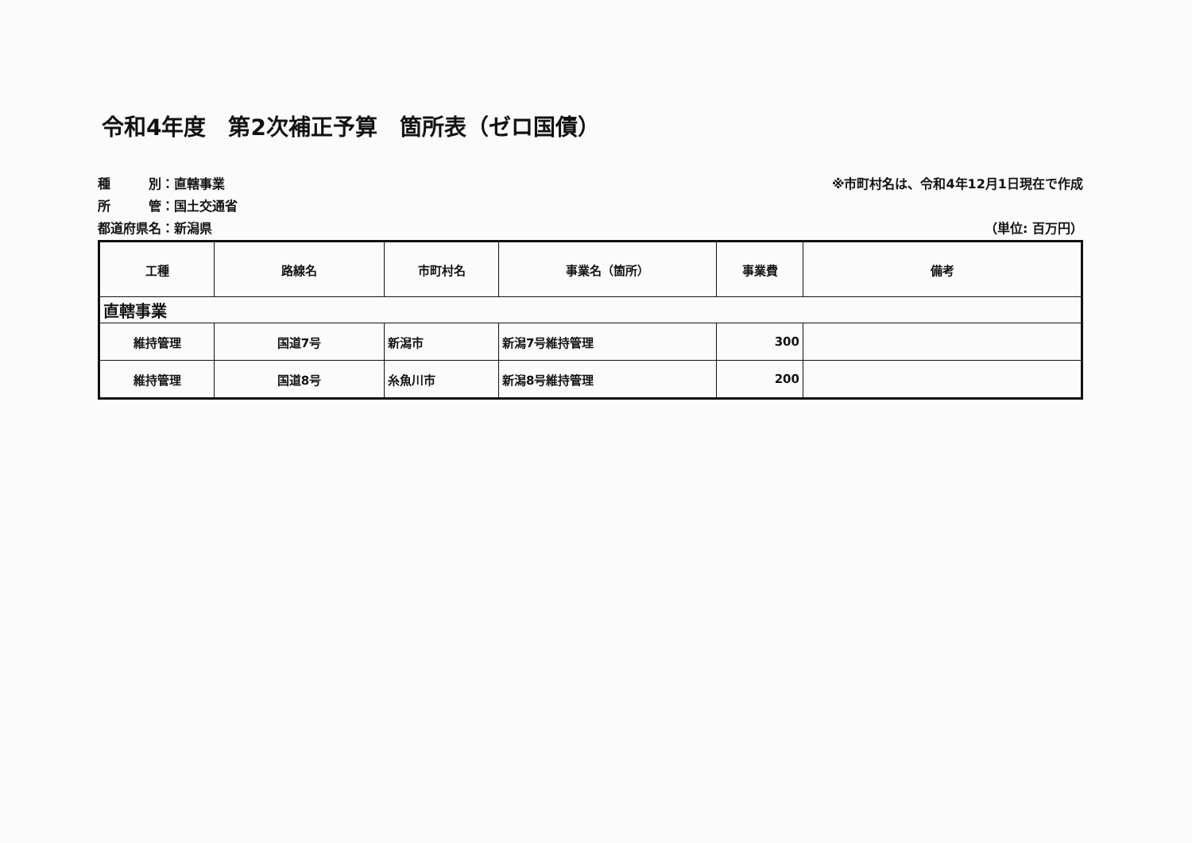令和4年度　第2次補正予算　箇所表（ゼロ国債）
種　　　別：直轄事業
所　　　管：国土交通省
都道府県名：新潟県
※市町村名は、令和4年12月1日現在で作成
（単位: 百万円）
| 工種 | 路線名 | 市町村名 | 事業名（箇所） | 事業費 | 備考 |
| --- | --- | --- | --- | --- | --- |
| 直轄事業 | | | | | |
| 維持管理 | 国道7号 | 新潟市 | 新潟7号維持管理 | 300 | |
| 維持管理 | 国道8号 | 糸魚川市 | 新潟8号維持管理 | 200 | |